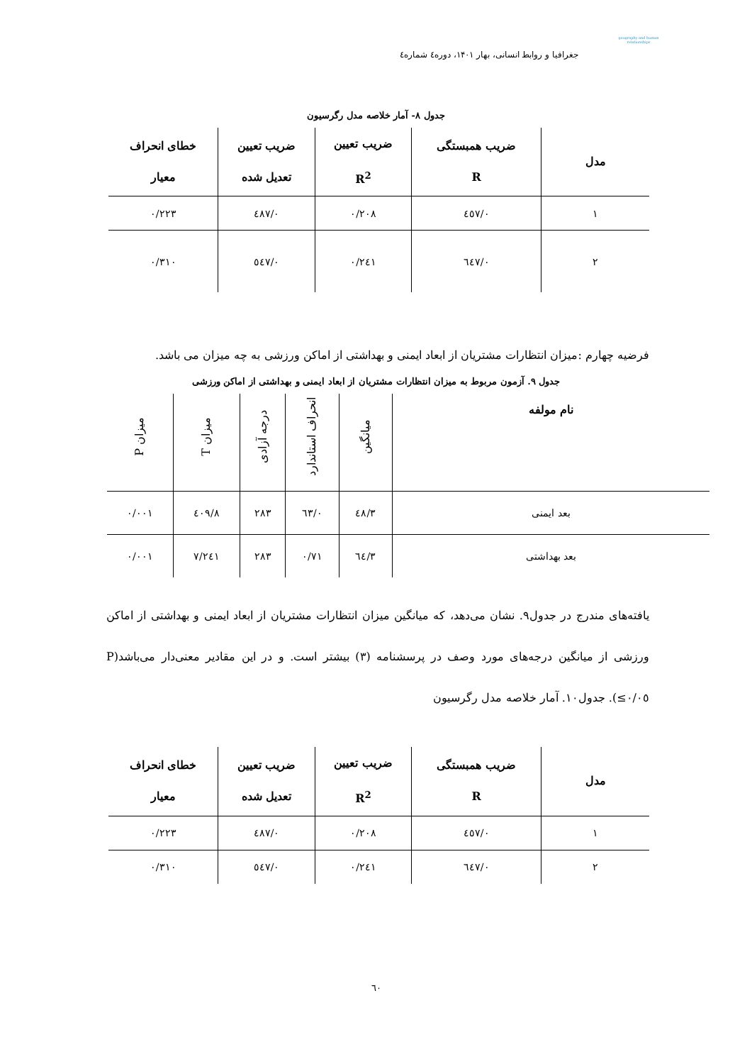geography and human relationships
جغرافیا و روابط انسانی، بهار ۱۴۰۱، دوره٤ شماره٤
جدول ۸- آمار خلاصه مدل رگرسیون
| مدل | ضریب همبستگی R | ضریب تعیین R<sup>2</sup> | ضریب تعیین تعدیل شده | خطای انحراف معیار |
| --- | --- | --- | --- | --- |
| ۱ | ۰/٤٥٧ | ۰/۲۰۸ | ۰/٤٨٧ | ۰/۲۲۳ |
| ۲ | ۰/٦٤٧ | ۰/۲٤۱ | ۰/٥٤٧ | ۰/۳۱۰ |
فرضیه چهارم :میزان انتظارات مشتریان از ابعاد ایمنی و بهداشتی از اماکن ورزشی به چه میزان می باشد.
جدول ۹. آزمون مربوط به میزان انتظارات مشتریان از ابعاد ایمنی و بهداشتی از اماکن ورزشی
| نام مولفه | میانگین | انحراف استاندارد | درجه آزادی | میزان T | میزان P |
| --- | --- | --- | --- | --- | --- |
| بعد ایمنی | ۳/٤٨ | ۰/٦۳ | ۲۸۳ | ۸/٤۰۹ | ۰/۰۰۱ |
| بعد بهداشتی | ۳/٦٤ | ۰/۷۱ | ۲۸۳ | ۷/۲٤۱ | ۰/۰۰۱ |
یافته‌های مندرج در جدول۹. نشان می‌دهد، که میانگین میزان انتظارات مشتریان از ابعاد ایمنی و بهداشتی از اماکن ورزشی از میانگین درجه‌های مورد وصف در پرسشنامه (۳) بیشتر است. و در این مقادیر معنی‌دار می‌باشد(P ≤۰/۰٥). جدول۱۰. آمار خلاصه مدل رگرسیون
| مدل | ضریب همبستگی R | ضریب تعیین R<sup>2</sup> | ضریب تعیین تعدیل شده | خطای انحراف معیار |
| --- | --- | --- | --- | --- |
| ۱ | ۰/٤٥٧ | ۰/۲۰۸ | ۰/٤٨٧ | ۰/۲۲۳ |
| ۲ | ۰/٦٤٧ | ۰/۲٤۱ | ۰/٥٤٧ | ۰/۳۱۰ |
٦۰